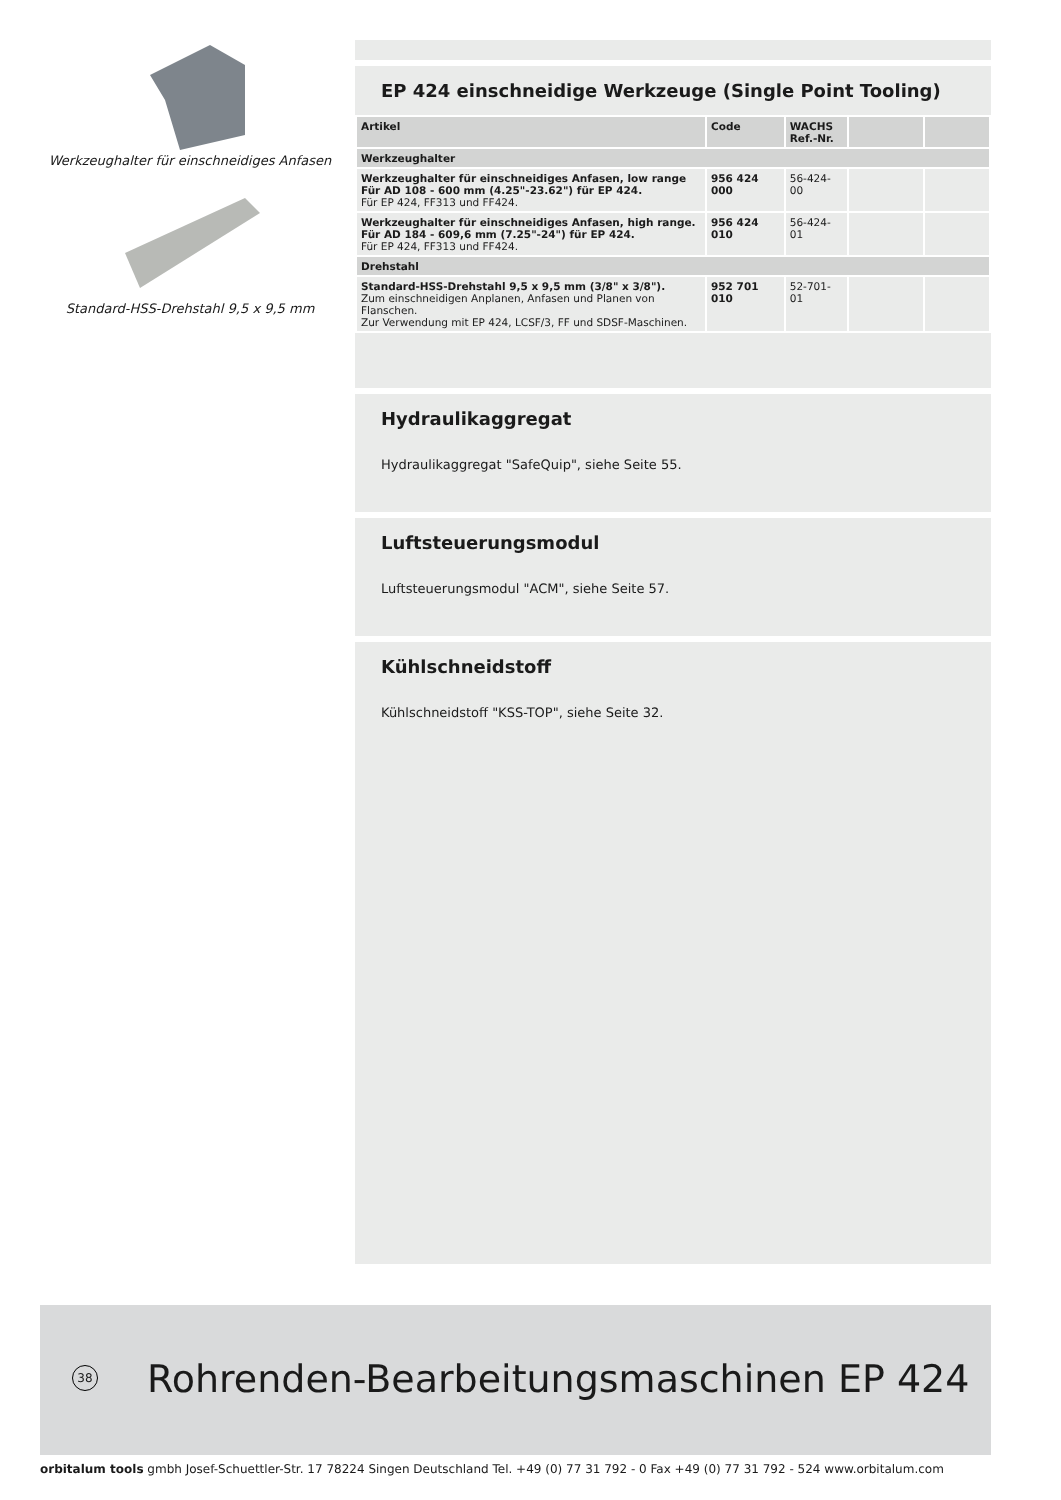Werkzeughalter für einschneidiges Anfasen
Standard-HSS-Drehstahl 9,5 x 9,5 mm
EP 424 einschneidige Werkzeuge (Single Point Tooling)
| Artikel | Code | WACHS Ref.-Nr. | | |
| --- | --- | --- | --- | --- |
| Werkzeughalter | | | | |
| Werkzeughalter für einschneidiges Anfasen, low range Für AD 108 - 600 mm (4.25"-23.62") für EP 424. Für EP 424, FF313 und FF424. | 956 424 000 | 56-424-00 | | |
| Werkzeughalter für einschneidiges Anfasen, high range. Für AD 184 - 609,6 mm (7.25"-24") für EP 424. Für EP 424, FF313 und FF424. | 956 424 010 | 56-424-01 | | |
| Drehstahl | | | | |
| Standard-HSS-Drehstahl 9,5 x 9,5 mm (3/8" x 3/8"). Zum einschneidigen Anplanen, Anfasen und Planen von Flanschen. Zur Verwendung mit EP 424, LCSF/3, FF und SDSF-Maschinen. | 952 701 010 | 52-701-01 | | |
Hydraulikaggregat
Hydraulikaggregat "SafeQuip", siehe Seite 55.
Luftsteuerungsmodul
Luftsteuerungsmodul "ACM", siehe Seite 57.
Kühlschneidstoff
Kühlschneidstoff "KSS-TOP", siehe Seite 32.
38
Rohrenden-Bearbeitungsmaschinen EP 424
orbitalum tools gmbh Josef-Schuettler-Str. 17 78224 Singen Deutschland Tel. +49 (0) 77 31 792 - 0 Fax +49 (0) 77 31 792 - 524 www.orbitalum.com